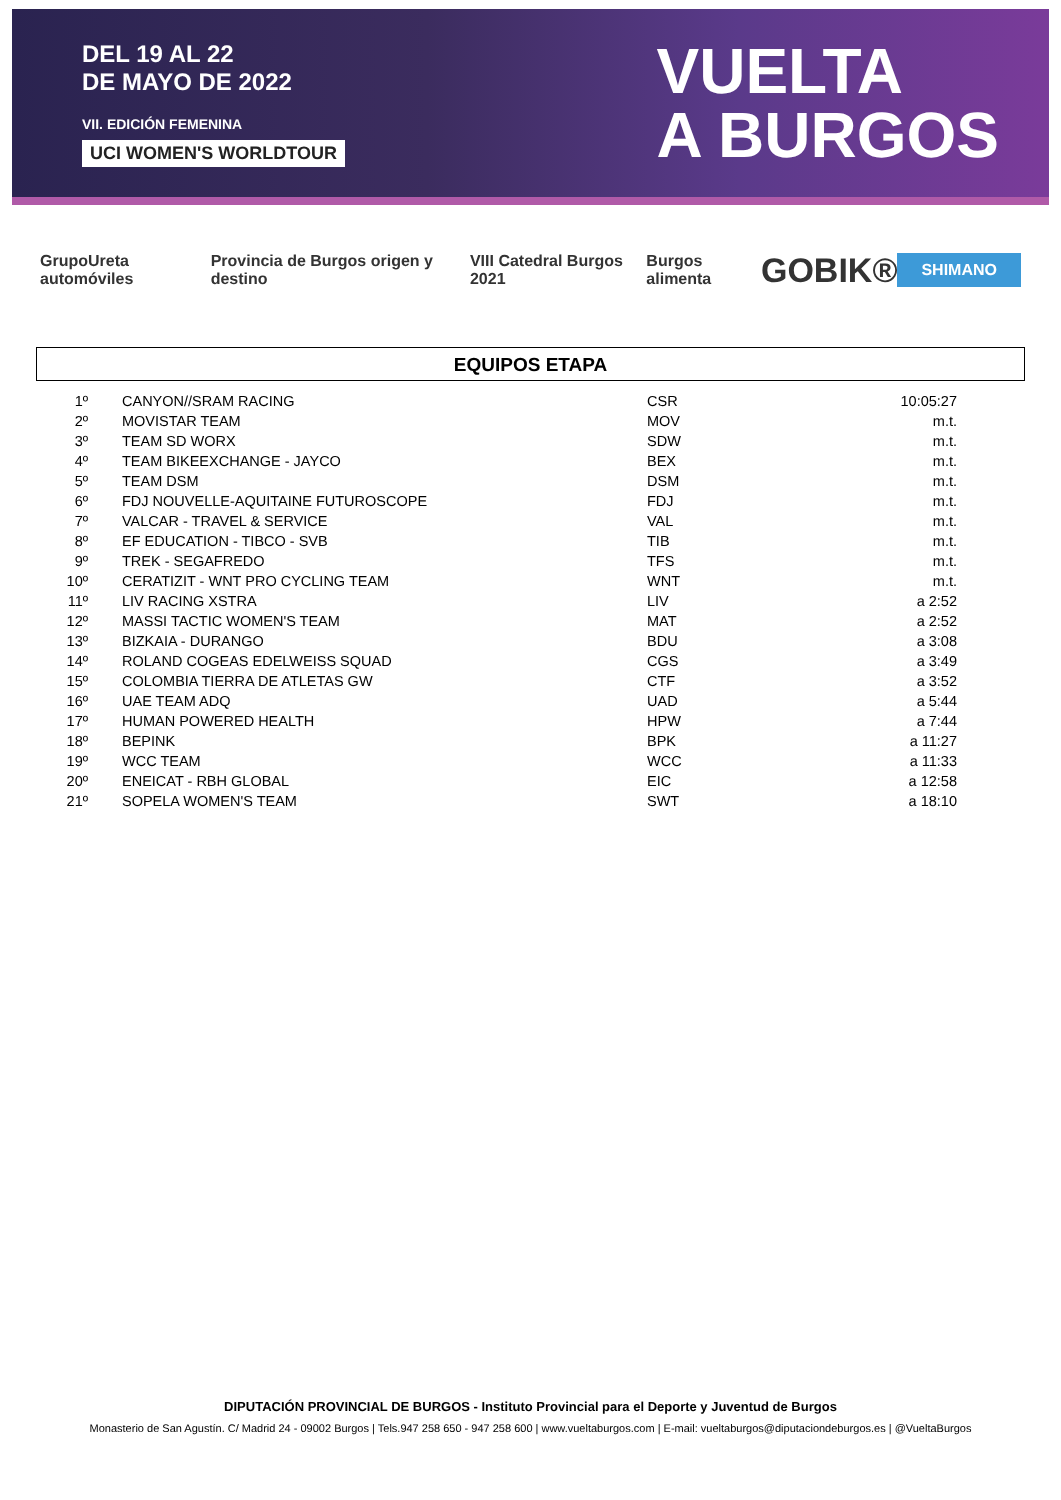DEL 19 AL 22
DE MAYO DE 2022
VII. EDICIÓN FEMENINA
UCI WOMEN'S WORLDTOUR
VUELTA
A BURGOS
GrupoUreta automóviles Provincia de Burgos origen y destino VIII Catedral Burgos 2021 Burgos alimenta GOBIK® SHIMANO
EQUIPOS ETAPA
| 1º | CANYON//SRAM RACING | CSR | 10:05:27 |
| 2º | MOVISTAR TEAM | MOV | m.t. |
| 3º | TEAM SD WORX | SDW | m.t. |
| 4º | TEAM BIKEEXCHANGE - JAYCO | BEX | m.t. |
| 5º | TEAM DSM | DSM | m.t. |
| 6º | FDJ NOUVELLE-AQUITAINE FUTUROSCOPE | FDJ | m.t. |
| 7º | VALCAR - TRAVEL & SERVICE | VAL | m.t. |
| 8º | EF EDUCATION - TIBCO - SVB | TIB | m.t. |
| 9º | TREK - SEGAFREDO | TFS | m.t. |
| 10º | CERATIZIT - WNT PRO CYCLING TEAM | WNT | m.t. |
| 11º | LIV RACING XSTRA | LIV | a 2:52 |
| 12º | MASSI TACTIC WOMEN'S TEAM | MAT | a 2:52 |
| 13º | BIZKAIA - DURANGO | BDU | a 3:08 |
| 14º | ROLAND COGEAS EDELWEISS SQUAD | CGS | a 3:49 |
| 15º | COLOMBIA TIERRA DE ATLETAS GW | CTF | a 3:52 |
| 16º | UAE TEAM ADQ | UAD | a 5:44 |
| 17º | HUMAN POWERED HEALTH | HPW | a 7:44 |
| 18º | BEPINK | BPK | a 11:27 |
| 19º | WCC TEAM | WCC | a 11:33 |
| 20º | ENEICAT - RBH GLOBAL | EIC | a 12:58 |
| 21º | SOPELA WOMEN'S TEAM | SWT | a 18:10 |
DIPUTACIÓN PROVINCIAL DE BURGOS - Instituto Provincial para el Deporte y Juventud de Burgos
Monasterio de San Agustín. C/ Madrid 24 - 09002 Burgos | Tels.947 258 650 - 947 258 600 | www.vueltaburgos.com | E-mail: vueltaburgos@diputaciondeburgos.es | @VueltaBurgos